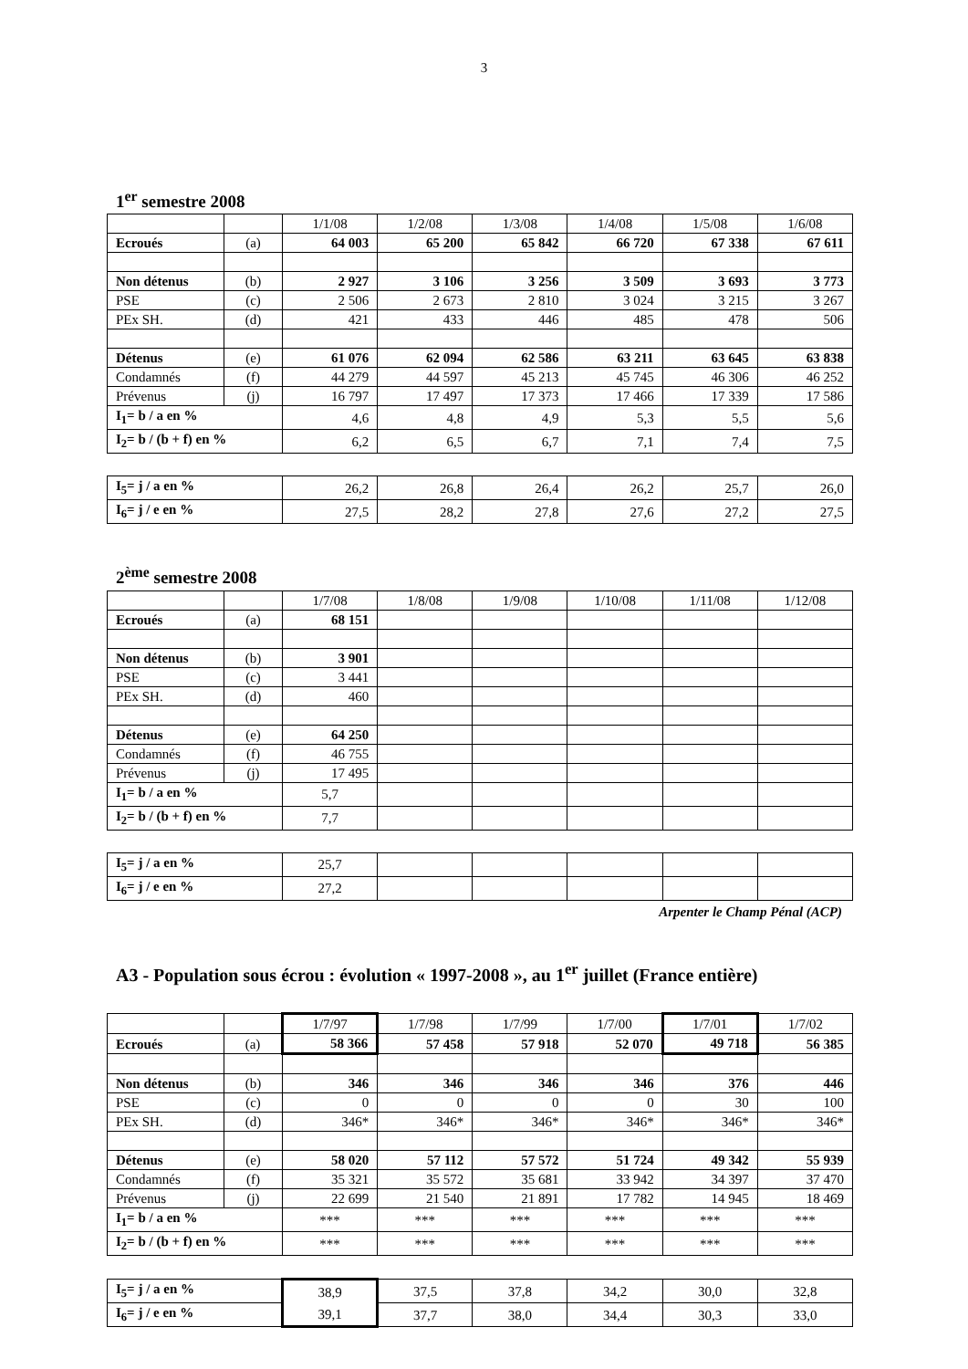3
1<sup>er</sup> semestre 2008
| | | 1/1/08 | 1/2/08 | 1/3/08 | 1/4/08 | 1/5/08 | 1/6/08 |
| Ecroués | (a) | 64 003 | 65 200 | 65 842 | 66 720 | 67 338 | 67 611 |
| Non détenus | (b) | 2 927 | 3 106 | 3 256 | 3 509 | 3 693 | 3 773 |
| PSE | (c) | 2 506 | 2 673 | 2 810 | 3 024 | 3 215 | 3 267 |
| PEx SH. | (d) | 421 | 433 | 446 | 485 | 478 | 506 |
| Détenus | (e) | 61 076 | 62 094 | 62 586 | 63 211 | 63 645 | 63 838 |
| Condamnés | (f) | 44 279 | 44 597 | 45 213 | 45 745 | 46 306 | 46 252 |
| Prévenus | (j) | 16 797 | 17 497 | 17 373 | 17 466 | 17 339 | 17 586 |
| I<sub>1</sub>= b / a en % | | 4,6 | 4,8 | 4,9 | 5,3 | 5,5 | 5,6 |
| I<sub>2</sub>= b / (b + f) en % | | 6,2 | 6,5 | 6,7 | 7,1 | 7,4 | 7,5 |
| I<sub>5</sub>= j / a en % | 26,2 | 26,8 | 26,4 | 26,2 | 25,7 | 26,0 |
| I<sub>6</sub>= j / e en % | 27,5 | 28,2 | 27,8 | 27,6 | 27,2 | 27,5 |
2<sup>ème</sup> semestre 2008
| | | 1/7/08 | 1/8/08 | 1/9/08 | 1/10/08 | 1/11/08 | 1/12/08 |
| Ecroués | (a) | 68 151 | | | | | |
| Non détenus | (b) | 3 901 | | | | | |
| PSE | (c) | 3 441 | | | | | |
| PEx SH. | (d) | 460 | | | | | |
| Détenus | (e) | 64 250 | | | | | |
| Condamnés | (f) | 46 755 | | | | | |
| Prévenus | (j) | 17 495 | | | | | |
| I<sub>1</sub>= b / a en % | | 5,7 | | | | | |
| I<sub>2</sub>= b / (b + f) en % | | 7,7 | | | | | |
| I<sub>5</sub>= j / a en % | 25,7 | | | | | |
| I<sub>6</sub>= j / e en % | 27,2 | | | | | |
Arpenter le Champ Pénal (ACP)
A3 - Population sous écrou : évolution « 1997-2008 », au 1<sup>er</sup> juillet (France entière)
| | | 1/7/97 | 1/7/98 | 1/7/99 | 1/7/00 | 1/7/01 | 1/7/02 |
| Ecroués | (a) | 58 366 | 57 458 | 57 918 | 52 070 | 49 718 | 56 385 |
| Non détenus | (b) | 346 | 346 | 346 | 346 | 376 | 446 |
| PSE | (c) | 0 | 0 | 0 | 0 | 30 | 100 |
| PEx SH. | (d) | 346* | 346* | 346* | 346* | 346* | 346* |
| Détenus | (e) | 58 020 | 57 112 | 57 572 | 51 724 | 49 342 | 55 939 |
| Condamnés | (f) | 35 321 | 35 572 | 35 681 | 33 942 | 34 397 | 37 470 |
| Prévenus | (j) | 22 699 | 21 540 | 21 891 | 17 782 | 14 945 | 18 469 |
| I<sub>1</sub>= b / a en % | | *** | *** | *** | *** | *** | *** |
| I<sub>2</sub>= b / (b + f) en % | | *** | *** | *** | *** | *** | *** |
| I<sub>5</sub>= j / a en % | 38,9 | 37,5 | 37,8 | 34,2 | 30,0 | 32,8 |
| I<sub>6</sub>= j / e en % | 39,1 | 37,7 | 38,0 | 34,4 | 30,3 | 33,0 |